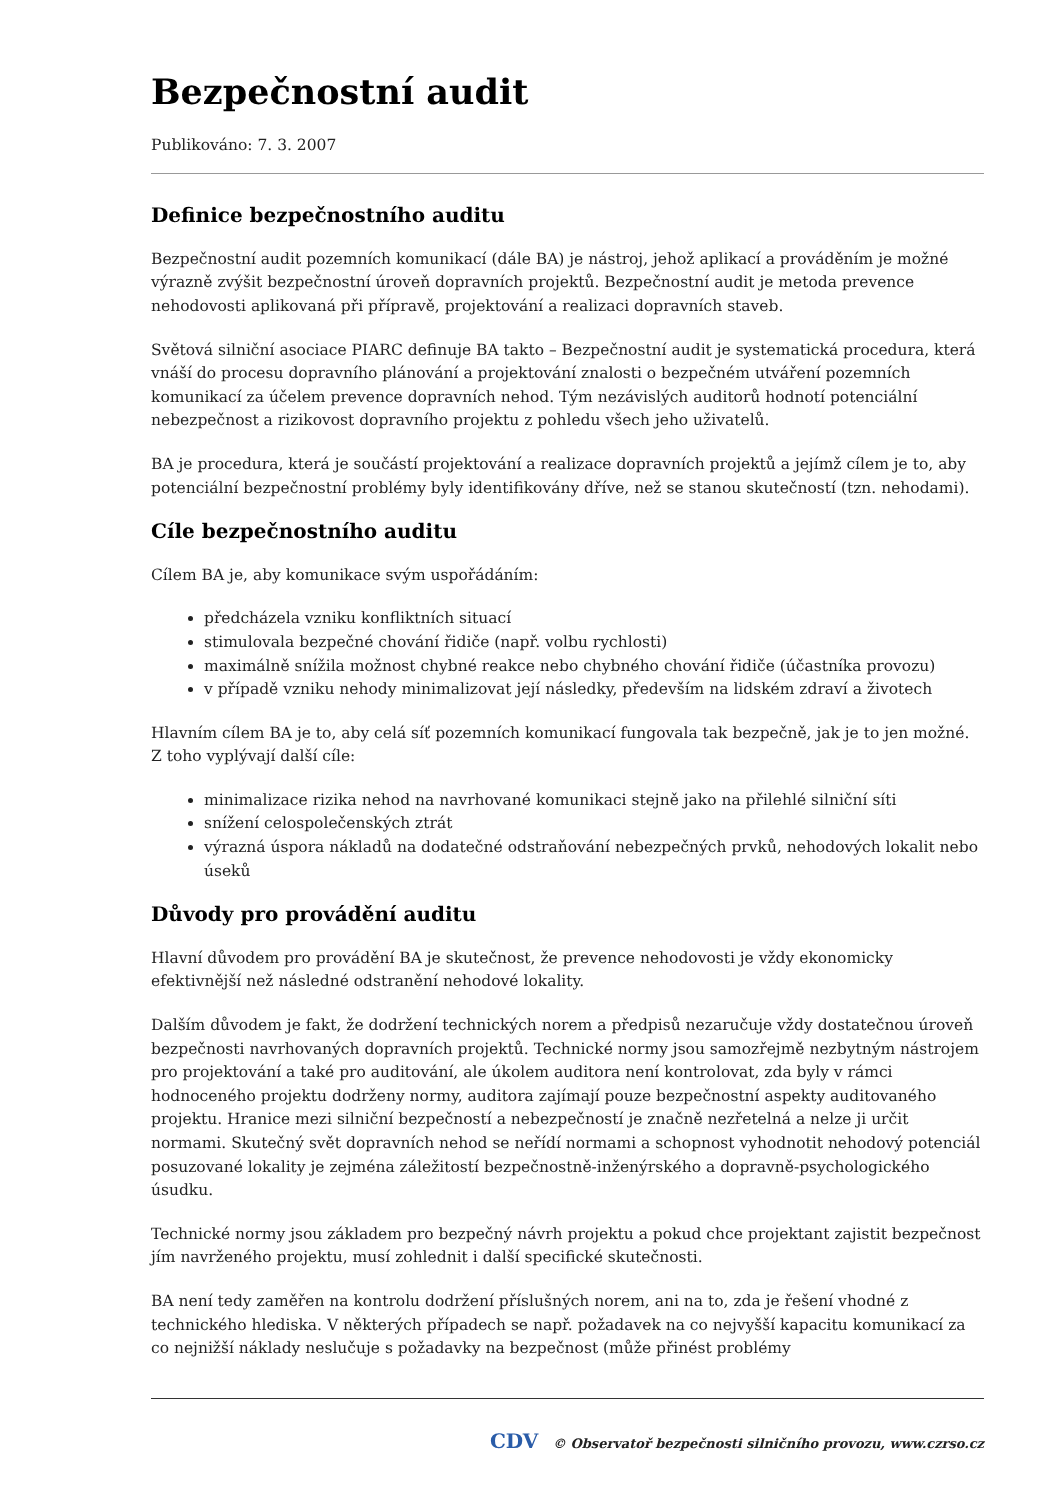Bezpečnostní audit
Publikováno: 7. 3. 2007
Definice bezpečnostního auditu
Bezpečnostní audit pozemních komunikací (dále BA) je nástroj, jehož aplikací a prováděním je možné výrazně zvýšit bezpečnostní úroveň dopravních projektů. Bezpečnostní audit je metoda prevence nehodovosti aplikovaná při přípravě, projektování a realizaci dopravních staveb.
Světová silniční asociace PIARC definuje BA takto – Bezpečnostní audit je systematická procedura, která vnáší do procesu dopravního plánování a projektování znalosti o bezpečném utváření pozemních komunikací za účelem prevence dopravních nehod. Tým nezávislých auditorů hodnotí potenciální nebezpečnost a rizikovost dopravního projektu z pohledu všech jeho uživatelů.
BA je procedura, která je součástí projektování a realizace dopravních projektů a jejímž cílem je to, aby potenciální bezpečnostní problémy byly identifikovány dříve, než se stanou skutečností (tzn. nehodami).
Cíle bezpečnostního auditu
Cílem BA je, aby komunikace svým uspořádáním:
předcházela vzniku konfliktních situací
stimulovala bezpečné chování řidiče (např. volbu rychlosti)
maximálně snížila možnost chybné reakce nebo chybného chování řidiče (účastníka provozu)
v případě vzniku nehody minimalizovat její následky, především na lidském zdraví a životech
Hlavním cílem BA je to, aby celá síť pozemních komunikací fungovala tak bezpečně, jak je to jen možné. Z toho vyplývají další cíle:
minimalizace rizika nehod na navrhované komunikaci stejně jako na přilehlé silniční síti
snížení celospolečenských ztrát
výrazná úspora nákladů na dodatečné odstraňování nebezpečných prvků, nehodových lokalit nebo úseků
Důvody pro provádění auditu
Hlavní důvodem pro provádění BA je skutečnost, že prevence nehodovosti je vždy ekonomicky efektivnější než následné odstranění nehodové lokality.
Dalším důvodem je fakt, že dodržení technických norem a předpisů nezaručuje vždy dostatečnou úroveň bezpečnosti navrhovaných dopravních projektů. Technické normy jsou samozřejmě nezbytným nástrojem pro projektování a také pro auditování, ale úkolem auditora není kontrolovat, zda byly v rámci hodnoceného projektu dodrženy normy, auditora zajímají pouze bezpečnostní aspekty auditovaného projektu. Hranice mezi silniční bezpečností a nebezpečností je značně nezřetelná a nelze ji určit normami. Skutečný svět dopravních nehod se neřídí normami a schopnost vyhodnotit nehodový potenciál posuzované lokality je zejména záležitostí bezpečnostně-inženýrského a dopravně-psychologického úsudku.
Technické normy jsou základem pro bezpečný návrh projektu a pokud chce projektant zajistit bezpečnost jím navrženého projektu, musí zohlednit i další specifické skutečnosti.
BA není tedy zaměřen na kontrolu dodržení příslušných norem, ani na to, zda je řešení vhodné z technického hlediska. V některých případech se např. požadavek na co nejvyšší kapacitu komunikací za co nejnižší náklady neslučuje s požadavky na bezpečnost (může přinést problémy
CDV © Observatoř bezpečnosti silničního provozu, www.czrso.cz